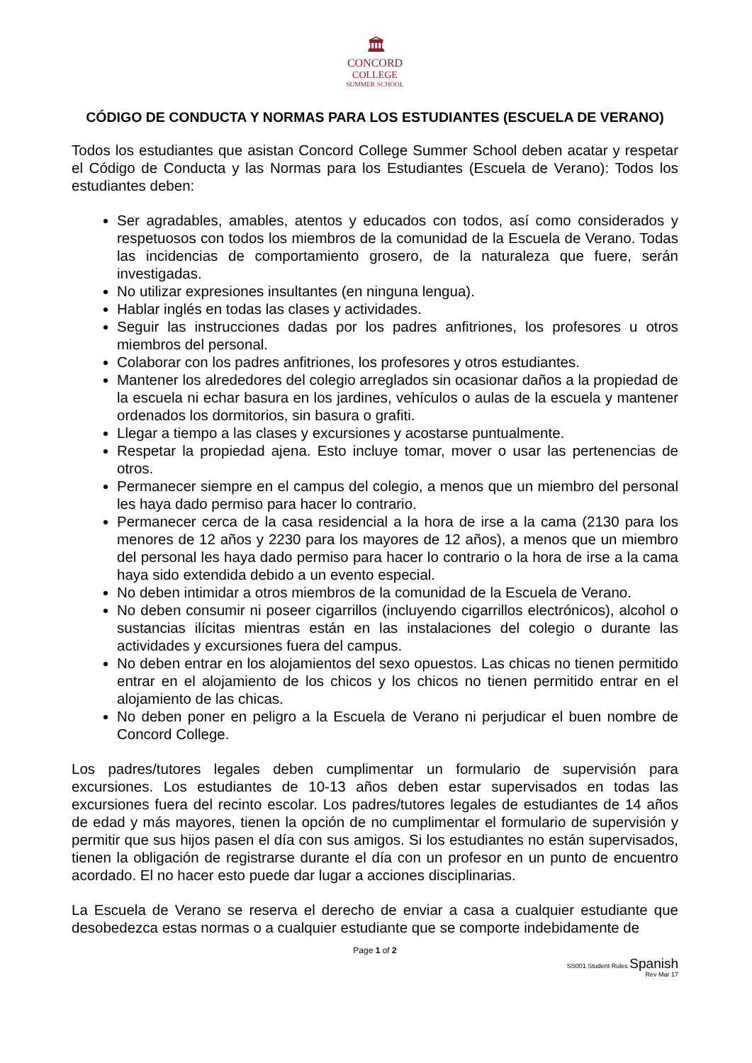🏛
CONCORD
COLLEGE
SUMMER SCHOOL
CÓDIGO DE CONDUCTA Y NORMAS PARA LOS ESTUDIANTES (ESCUELA DE VERANO)
Todos los estudiantes que asistan Concord College Summer School deben acatar y respetar el Código de Conducta y las Normas para los Estudiantes (Escuela de Verano): Todos los estudiantes deben:
Ser agradables, amables, atentos y educados con todos, así como considerados y respetuosos con todos los miembros de la comunidad de la Escuela de Verano. Todas las incidencias de comportamiento grosero, de la naturaleza que fuere, serán investigadas.
No utilizar expresiones insultantes (en ninguna lengua).
Hablar inglés en todas las clases y actividades.
Seguir las instrucciones dadas por los padres anfitriones, los profesores u otros miembros del personal.
Colaborar con los padres anfitriones, los profesores y otros estudiantes.
Mantener los alrededores del colegio arreglados sin ocasionar daños a la propiedad de la escuela ni echar basura en los jardines, vehículos o aulas de la escuela y mantener ordenados los dormitorios, sin basura o grafiti.
Llegar a tiempo a las clases y excursiones y acostarse puntualmente.
Respetar la propiedad ajena. Esto incluye tomar, mover o usar las pertenencias de otros.
Permanecer siempre en el campus del colegio, a menos que un miembro del personal les haya dado permiso para hacer lo contrario.
Permanecer cerca de la casa residencial a la hora de irse a la cama (2130 para los menores de 12 años y 2230 para los mayores de 12 años), a menos que un miembro del personal les haya dado permiso para hacer lo contrario o la hora de irse a la cama haya sido extendida debido a un evento especial.
No deben intimidar a otros miembros de la comunidad de la Escuela de Verano.
No deben consumir ni poseer cigarrillos (incluyendo cigarrillos electrónicos), alcohol o sustancias ilícitas mientras están en las instalaciones del colegio o durante las actividades y excursiones fuera del campus.
No deben entrar en los alojamientos del sexo opuestos. Las chicas no tienen permitido entrar en el alojamiento de los chicos y los chicos no tienen permitido entrar en el alojamiento de las chicas.
No deben poner en peligro a la Escuela de Verano ni perjudicar el buen nombre de Concord College.
Los padres/tutores legales deben cumplimentar un formulario de supervisión para excursiones. Los estudiantes de 10-13 años deben estar supervisados en todas las excursiones fuera del recinto escolar. Los padres/tutores legales de estudiantes de 14 años de edad y más mayores, tienen la opción de no cumplimentar el formulario de supervisión y permitir que sus hijos pasen el día con sus amigos. Si los estudiantes no están supervisados, tienen la obligación de registrarse durante el día con un profesor en un punto de encuentro acordado. El no hacer esto puede dar lugar a acciones disciplinarias.
La Escuela de Verano se reserva el derecho de enviar a casa a cualquier estudiante que desobedezca estas normas o a cualquier estudiante que se comporte indebidamente de
Page 1 of 2
SS001 Student Rules Spanish
Rev Mar 17